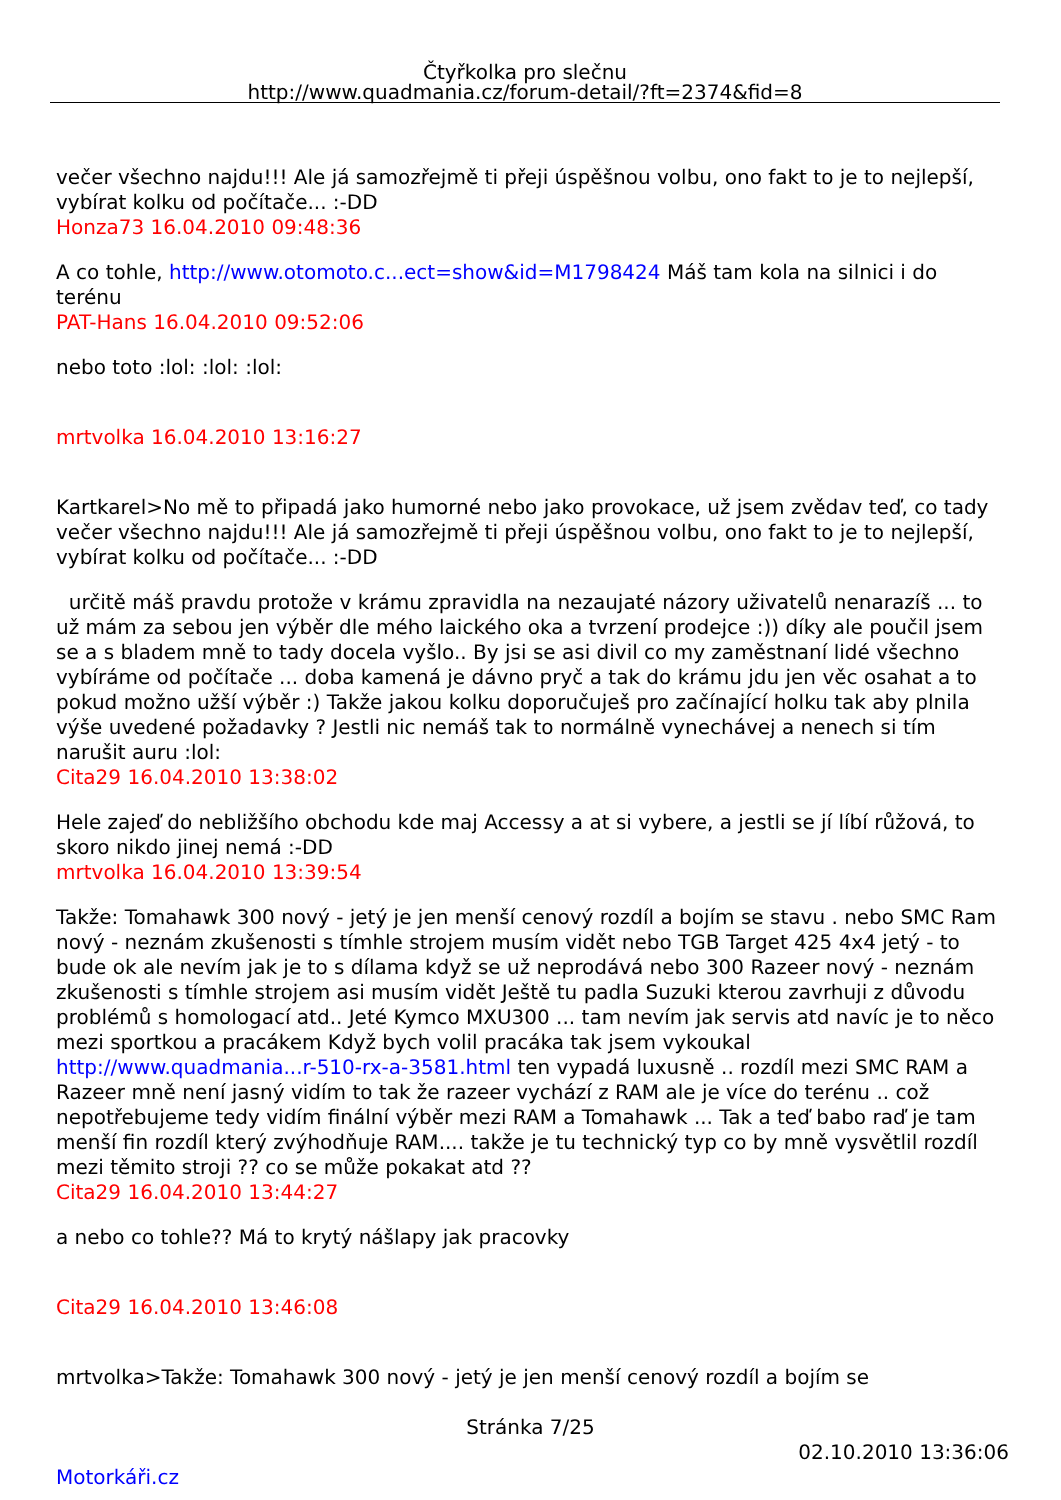Čtyřkolka pro slečnu
http://www.quadmania.cz/forum-detail/?ft=2374&fid=8
večer všechno najdu!!! Ale já samozřejmě ti přeji úspěšnou volbu, ono fakt to je to nejlepší, vybírat kolku od počítače... :-DD
Honza73 16.04.2010 09:48:36
A co tohle, http://www.otomoto.c...ect=show&id=M1798424 Máš tam kola na silnici i do terénu
PAT-Hans 16.04.2010 09:52:06
nebo toto :lol: :lol: :lol:
mrtvolka 16.04.2010 13:16:27
Kartkarel>No mě to připadá jako humorné nebo jako provokace, už jsem zvědav teď, co tady večer všechno najdu!!! Ale já samozřejmě ti přeji úspěšnou volbu, ono fakt to je to nejlepší, vybírat kolku od počítače... :-DD
určitě máš pravdu protože v krámu zpravidla na nezaujaté názory uživatelů nenarazíš ... to už mám za sebou jen výběr dle mého laického oka a tvrzení prodejce :)) díky ale poučil jsem se a s bladem mně to tady docela vyšlo.. By jsi se asi divil co my zaměstnaní lidé všechno vybíráme od počítače ... doba kamená je dávno pryč a tak do krámu jdu jen věc osahat a to pokud možno užší výběr :) Takže jakou kolku doporučuješ pro začínající holku tak aby plnila výše uvedené požadavky ? Jestli nic nemáš tak to normálně vynechávej a nenech si tím narušit auru :lol:
Cita29 16.04.2010 13:38:02
Hele zajeď do nebližšího obchodu kde maj Accessy a at si vybere, a jestli se jí líbí růžová, to skoro nikdo jinej nemá :-DD
mrtvolka 16.04.2010 13:39:54
Takže: Tomahawk 300 nový - jetý je jen menší cenový rozdíl a bojím se stavu . nebo SMC Ram nový - neznám zkušenosti s tímhle strojem musím vidět nebo TGB Target 425 4x4 jetý - to bude ok ale nevím jak je to s dílama když se už neprodává nebo 300 Razeer nový - neznám zkušenosti s tímhle strojem asi musím vidět Ještě tu padla Suzuki kterou zavrhuji z důvodu problémů s homologací atd.. Jeté Kymco MXU300 ... tam nevím jak servis atd navíc je to něco mezi sportkou a pracákem Když bych volil pracáka tak jsem vykoukal http://www.quadmania...r-510-rx-a-3581.html ten vypadá luxusně .. rozdíl mezi SMC RAM a Razeer mně není jasný vidím to tak že razeer vychází z RAM ale je více do terénu .. což nepotřebujeme tedy vidím finální výběr mezi RAM a Tomahawk ... Tak a teď babo raď je tam menší fin rozdíl který zvýhodňuje RAM.... takže je tu technický typ co by mně vysvětlil rozdíl mezi těmito stroji ?? co se může pokakat atd ??
Cita29 16.04.2010 13:44:27
a nebo co tohle?? Má to krytý nášlapy jak pracovky
Cita29 16.04.2010 13:46:08
mrtvolka>Takže: Tomahawk 300 nový - jetý je jen menší cenový rozdíl a bojím se
Stránka 7/25
02.10.2010 13:36:06
Motorkáři.cz